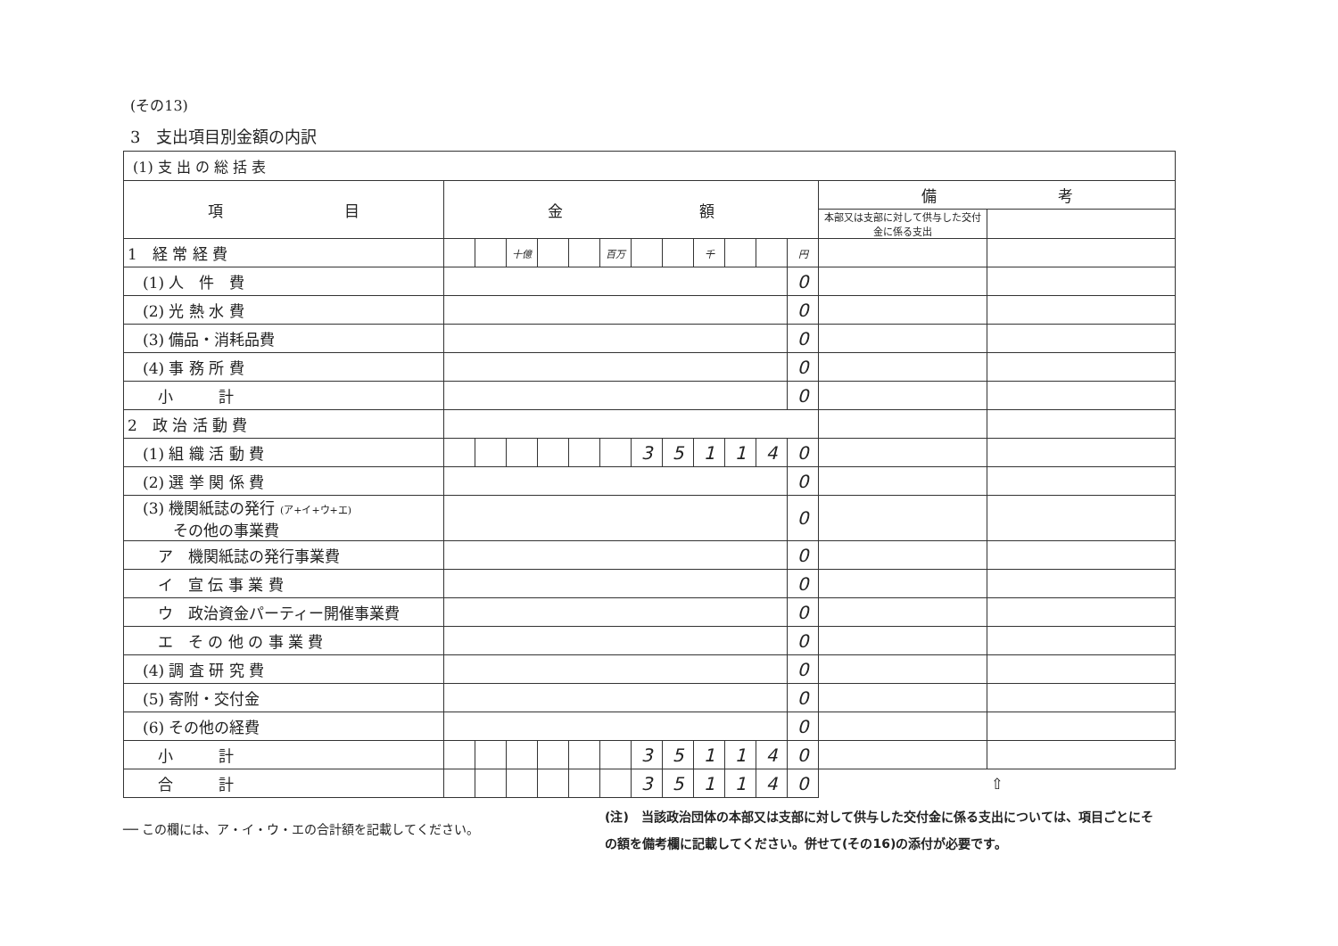(その13)
3　支出項目別金額の内訳
| (1) 支 出 の 総 括 表 | | | | | | | | | | | | | | |
| 項 目 | 金 額 | | | | | | | | | | | | 備 考 | |
| | | | | | | | | | | | | | 本部又は支部に対して供与した交付金に係る支出 | |
| 1 経 常 経 費 | | | 十億 | | | 百万 | | | 千 | | | 円 | | |
| (1) 人 件 費 | | | | | | | | | | | | 0 | | |
| (2) 光 熱 水 費 | | | | | | | | | | | | 0 | | |
| (3) 備品・消耗品費 | | | | | | | | | | | | 0 | | |
| (4) 事 務 所 費 | | | | | | | | | | | | 0 | | |
| 小 計 | | | | | | | | | | | | 0 | | |
| 2 政 治 活 動 費 | | | | | | | | | | | | | | |
| (1) 組 織 活 動 費 | | | | | | | 3 | 5 | 1 | 1 | 4 | 0 | | |
| (2) 選 挙 関 係 費 | | | | | | | | | | | | 0 | | |
| (3) 機関紙誌の発行 (ア+イ+ウ+エ) その他の事業費 | | | | | | | | | | | | 0 | | |
| ア 機関紙誌の発行事業費 | | | | | | | | | | | | 0 | | |
| イ 宣 伝 事 業 費 | | | | | | | | | | | | 0 | | |
| ウ 政治資金パーティー開催事業費 | | | | | | | | | | | | 0 | | |
| エ そ の 他 の 事 業 費 | | | | | | | | | | | | 0 | | |
| (4) 調 査 研 究 費 | | | | | | | | | | | | 0 | | |
| (5) 寄附・交付金 | | | | | | | | | | | | 0 | | |
| (6) その他の経費 | | | | | | | | | | | | 0 | | |
| 小 計 | | | | | | | 3 | 5 | 1 | 1 | 4 | 0 | | |
| 合 計 | | | | | | | 3 | 5 | 1 | 1 | 4 | 0 | ⇧ | |
── この欄には、ア・イ・ウ・エの合計額を記載してください。
(注)　当該政治団体の本部又は支部に対して供与した交付金に係る支出については、項目ごとにその額を備考欄に記載してください。併せて(その16)の添付が必要です。